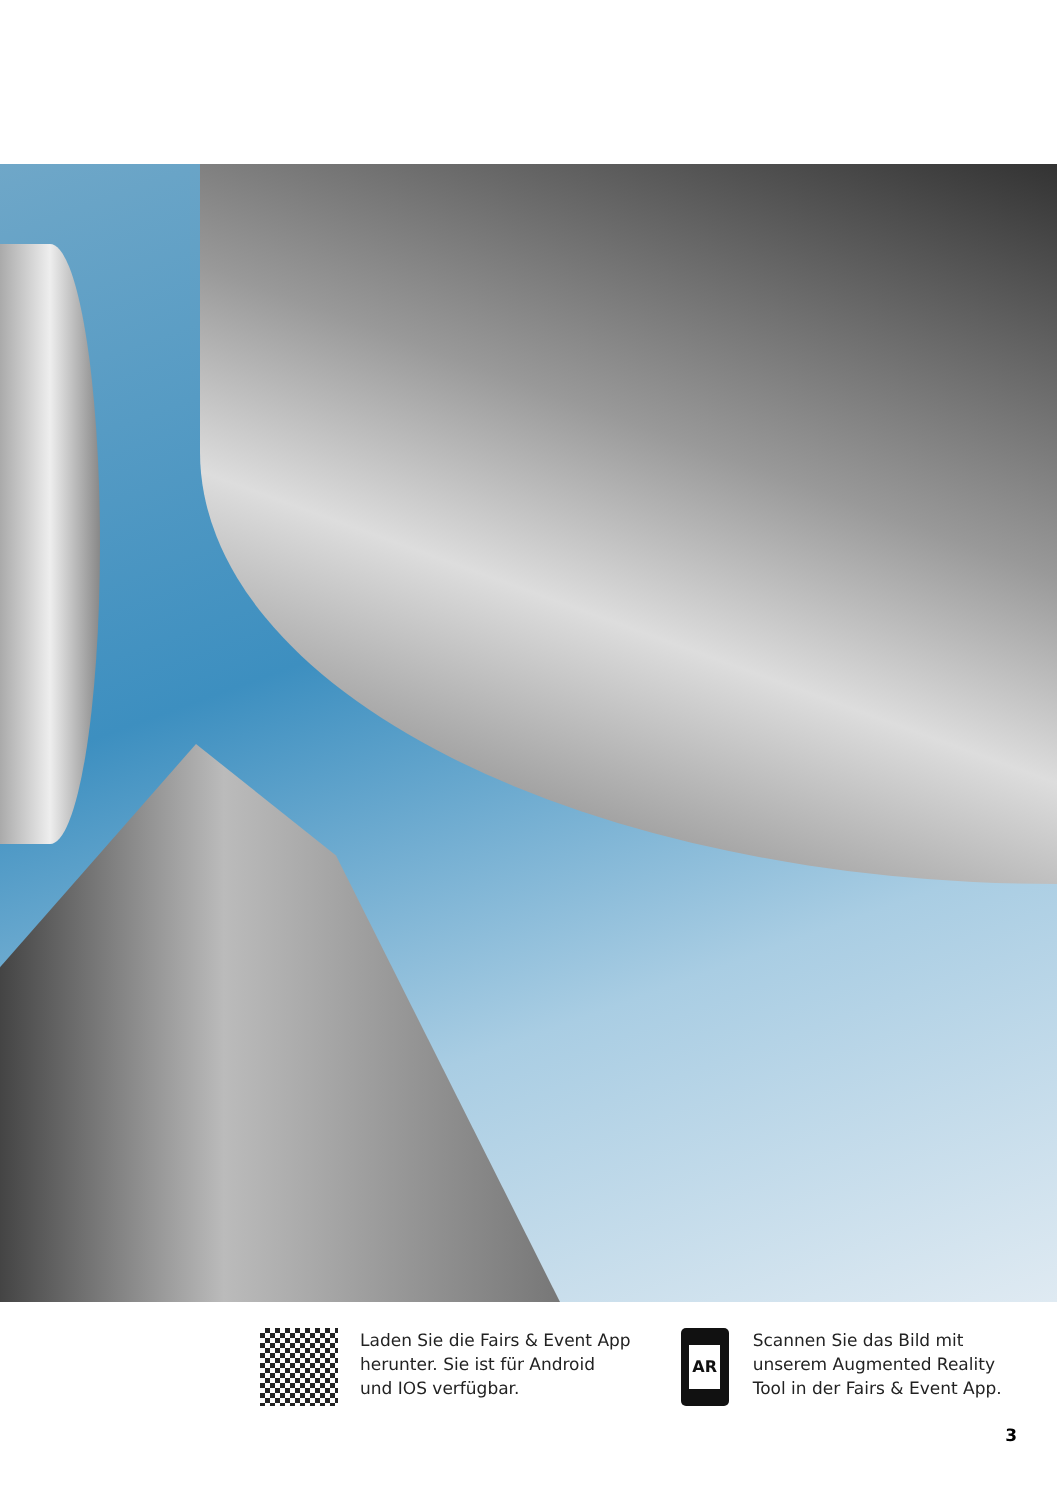Laden Sie die Fairs & Event App
herunter. Sie ist für Android
und IOS verfügbar.
AR
Scannen Sie das Bild mit
unserem Augmented Reality
Tool in der Fairs & Event App.
3